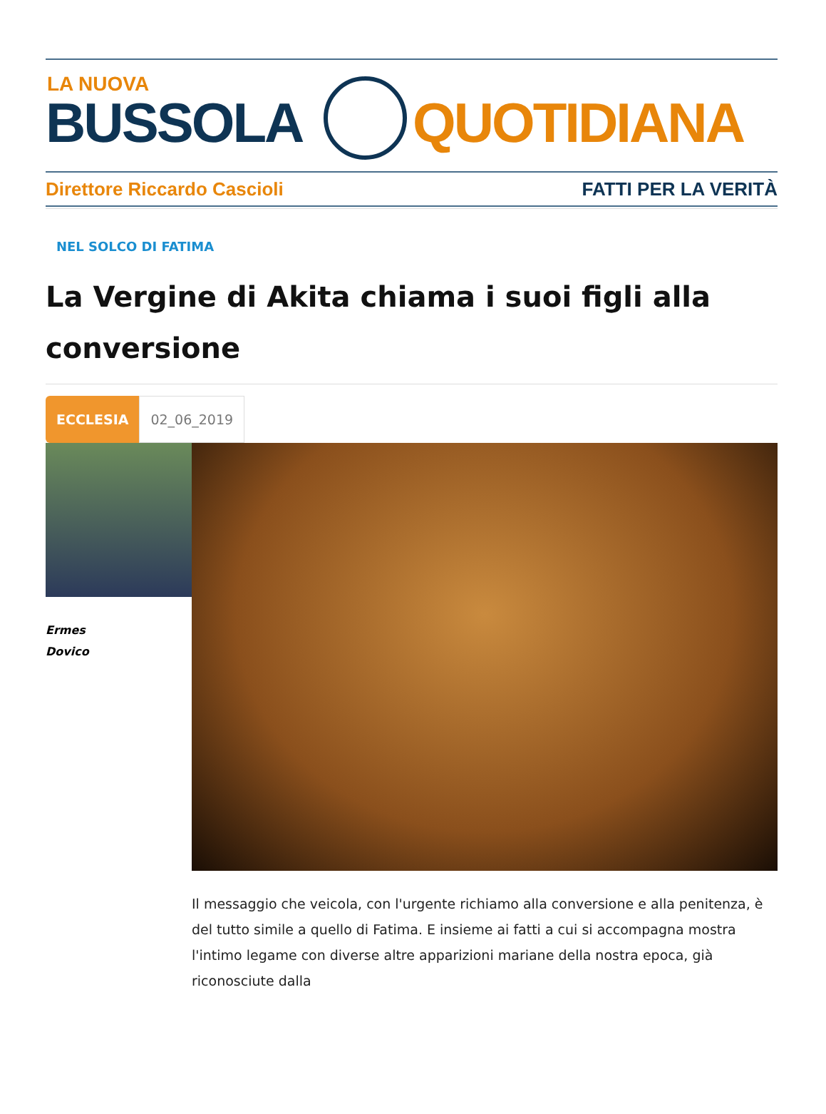LA NUOVA
BUSSOLA QUOTIDIANA
Direttore Riccardo Cascioli FATTI PER LA VERITÀ
NEL SOLCO DI FATIMA
La Vergine di Akita chiama i suoi figli alla conversione
ECCLESIA
02_06_2019
Ermes
Dovico
Il messaggio che veicola, con l'urgente richiamo alla conversione e alla penitenza, è del tutto simile a quello di Fatima. E insieme ai fatti a cui si accompagna mostra l'intimo legame con diverse altre apparizioni mariane della nostra epoca, già riconosciute dalla